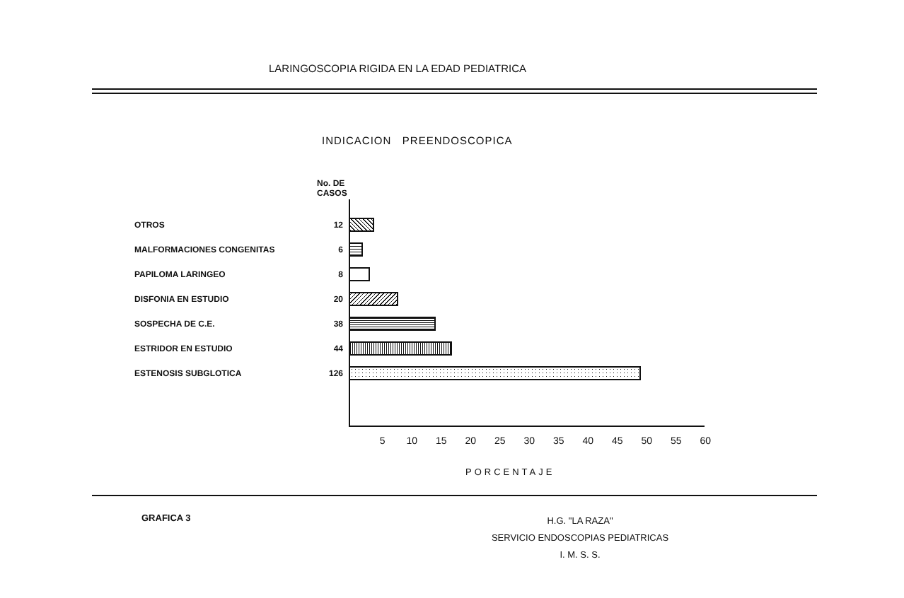LARINGOSCOPIA RIGIDA EN LA EDAD PEDIATRICA
INDICACION PREENDOSCOPICA
No. DE
CASOS
OTROS 12
MALFORMACIONES CONGENITAS 6
PAPILOMA LARINGEO 8
DISFONIA EN ESTUDIO 20
SOSPECHA DE C.E. 38
ESTRIDOR EN ESTUDIO 44
ESTENOSIS SUBGLOTICA 126
5 10 15 20 25 30 35 40 45 50 55 60
PORCENTAJE
GRAFICA 3
H.G. "LA RAZA"
SERVICIO ENDOSCOPIAS PEDIATRICAS
I. M. S. S.